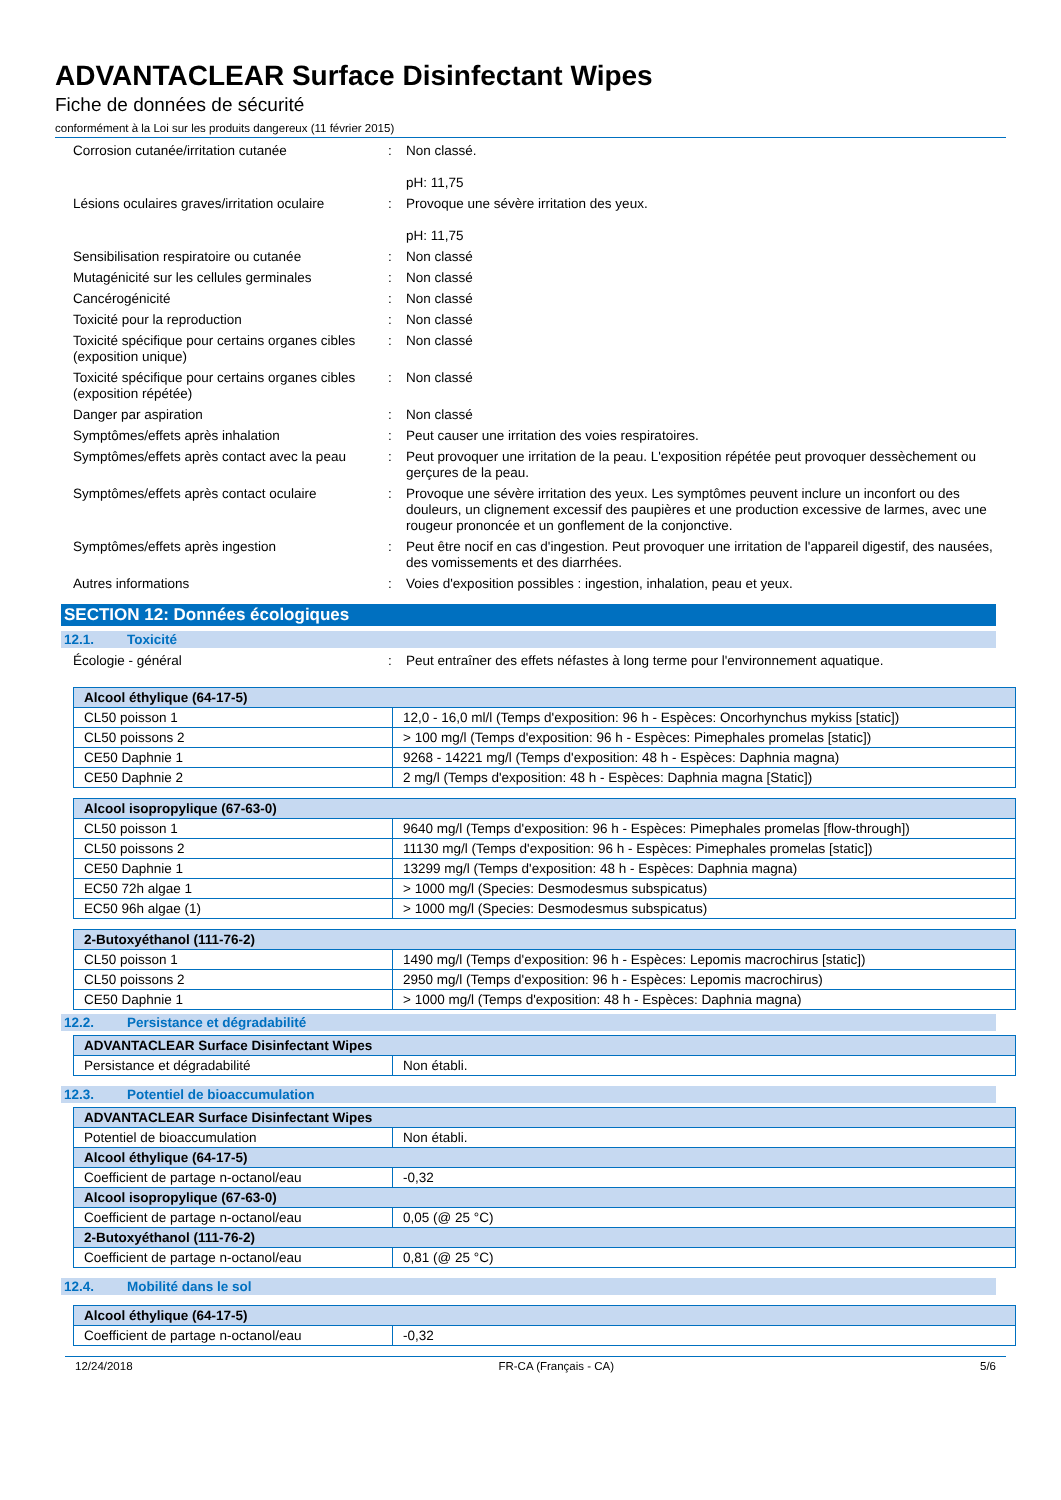ADVANTACLEAR Surface Disinfectant Wipes
Fiche de données de sécurité
conformément à la Loi sur les produits dangereux (11 février 2015)
Corrosion cutanée/irritation cutanée : Non classé.
pH: 11,75
Lésions oculaires graves/irritation oculaire
: Provoque une sévère irritation des yeux.
pH: 11,75
Sensibilisation respiratoire ou cutanée
: Non classé
Mutagénicité sur les cellules germinales
: Non classé
Cancérogénicité : Non classé
Toxicité pour la reproduction : Non classé
Toxicité spécifique pour certains organes cibles (exposition unique)
: Non classé
Toxicité spécifique pour certains organes cibles (exposition répétée)
: Non classé
Danger par aspiration : Non classé
Symptômes/effets après inhalation : Peut causer une irritation des voies respiratoires.
Symptômes/effets après contact avec la peau
: Peut provoquer une irritation de la peau. L'exposition répétée peut provoquer dessèchement ou gerçures de la peau.
Symptômes/effets après contact oculaire
: Provoque une sévère irritation des yeux. Les symptômes peuvent inclure un inconfort ou des douleurs, un clignement excessif des paupières et une production excessive de larmes, avec une rougeur prononcée et un gonflement de la conjonctive.
Symptômes/effets après ingestion : Peut être nocif en cas d'ingestion. Peut provoquer une irritation de l'appareil digestif, des nausées, des vomissements et des diarrhées.
Autres informations : Voies d'exposition possibles : ingestion, inhalation, peau et yeux.
SECTION 12: Données écologiques
12.1. Toxicité
Écologie - général : Peut entraîner des effets néfastes à long terme pour l'environnement aquatique.
| Alcool éthylique (64-17-5) | |
| --- | --- |
| CL50 poisson 1 | 12,0 - 16,0 ml/l (Temps d'exposition: 96 h - Espèces: Oncorhynchus mykiss [static]) |
| CL50 poissons 2 | > 100 mg/l (Temps d'exposition: 96 h - Espèces: Pimephales promelas [static]) |
| CE50 Daphnie 1 | 9268 - 14221 mg/l (Temps d'exposition: 48 h - Espèces: Daphnia magna) |
| CE50 Daphnie 2 | 2 mg/l (Temps d'exposition: 48 h - Espèces: Daphnia magna [Static]) |
| Alcool isopropylique (67-63-0) | |
| --- | --- |
| CL50 poisson 1 | 9640 mg/l (Temps d'exposition: 96 h - Espèces: Pimephales promelas [flow-through]) |
| CL50 poissons 2 | 11130 mg/l (Temps d'exposition: 96 h - Espèces: Pimephales promelas [static]) |
| CE50 Daphnie 1 | 13299 mg/l (Temps d'exposition: 48 h - Espèces: Daphnia magna) |
| EC50 72h algae 1 | > 1000 mg/l (Species: Desmodesmus subspicatus) |
| EC50 96h algae (1) | > 1000 mg/l (Species: Desmodesmus subspicatus) |
| 2-Butoxyéthanol (111-76-2) | |
| --- | --- |
| CL50 poisson 1 | 1490 mg/l (Temps d'exposition: 96 h - Espèces: Lepomis macrochirus [static]) |
| CL50 poissons 2 | 2950 mg/l (Temps d'exposition: 96 h - Espèces: Lepomis macrochirus) |
| CE50 Daphnie 1 | > 1000 mg/l (Temps d'exposition: 48 h - Espèces: Daphnia magna) |
12.2. Persistance et dégradabilité
| ADVANTACLEAR Surface Disinfectant Wipes | |
| --- | --- |
| Persistance et dégradabilité | Non établi. |
12.3. Potentiel de bioaccumulation
| ADVANTACLEAR Surface Disinfectant Wipes | |
| --- | --- |
| Potentiel de bioaccumulation | Non établi. |
| Alcool éthylique (64-17-5) | |
| Coefficient de partage n-octanol/eau | -0,32 |
| Alcool isopropylique (67-63-0) | |
| Coefficient de partage n-octanol/eau | 0,05 (@ 25 °C) |
| 2-Butoxyéthanol (111-76-2) | |
| Coefficient de partage n-octanol/eau | 0,81 (@ 25 °C) |
12.4. Mobilité dans le sol
| Alcool éthylique (64-17-5) | |
| --- | --- |
| Coefficient de partage n-octanol/eau | -0,32 |
12/24/2018 FR-CA (Français - CA) 5/6